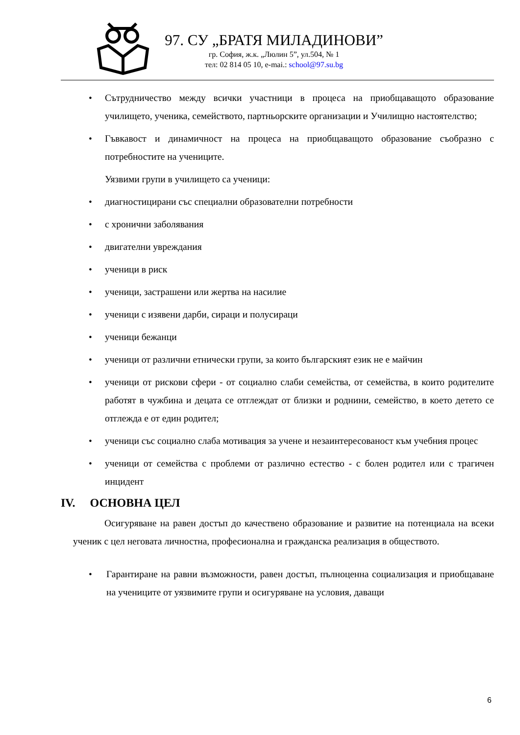97. СУ „БРАТЯ МИЛАДИНОВИ”
гр. София, ж.к. „Люлин 5”, ул.504, № 1
тел: 02 814 05 10, e-mai.: school@97.su.bg
• Сътрудничество между всички участници в процеса на приобщаващото образование училището, ученика, семейството, партньорските организации и Училищно настоятелство;
• Гъвкавост и динамичност на процеса на приобщаващото образование съобразно с потребностите на учениците.
Уязвими групи в училището са ученици:
• диагностицирани със специални образователни потребности
• с хронични заболявания
• двигателни увреждания
• ученици в риск
• ученици, застрашени или жертва на насилие
• ученици с изявени дарби, сираци и полусираци
• ученици бежанци
• ученици от различни етнически групи, за които българският език не е майчин
• ученици от рискови сфери - от социално слаби семейства, от семейства, в които родителите работят в чужбина и децата се отглеждат от близки и роднини, семейство, в което детето се отглежда е от един родител;
• ученици със социално слаба мотивация за учене и незаинтересованост към учебния процес
• ученици от семейства с проблеми от различно естество - с болен родител или с трагичен инцидент
IV. ОСНОВНА ЦЕЛ
Осигуряване на равен достъп до качествено образование и развитие на потенциала на всеки ученик с цел неговата личностна, професионална и гражданска реализация в обществото.
• Гарантиране на равни възможности, равен достъп, пълноценна социализация и приобщаване на учениците от уязвимите групи и осигуряване на условия, даващи
6